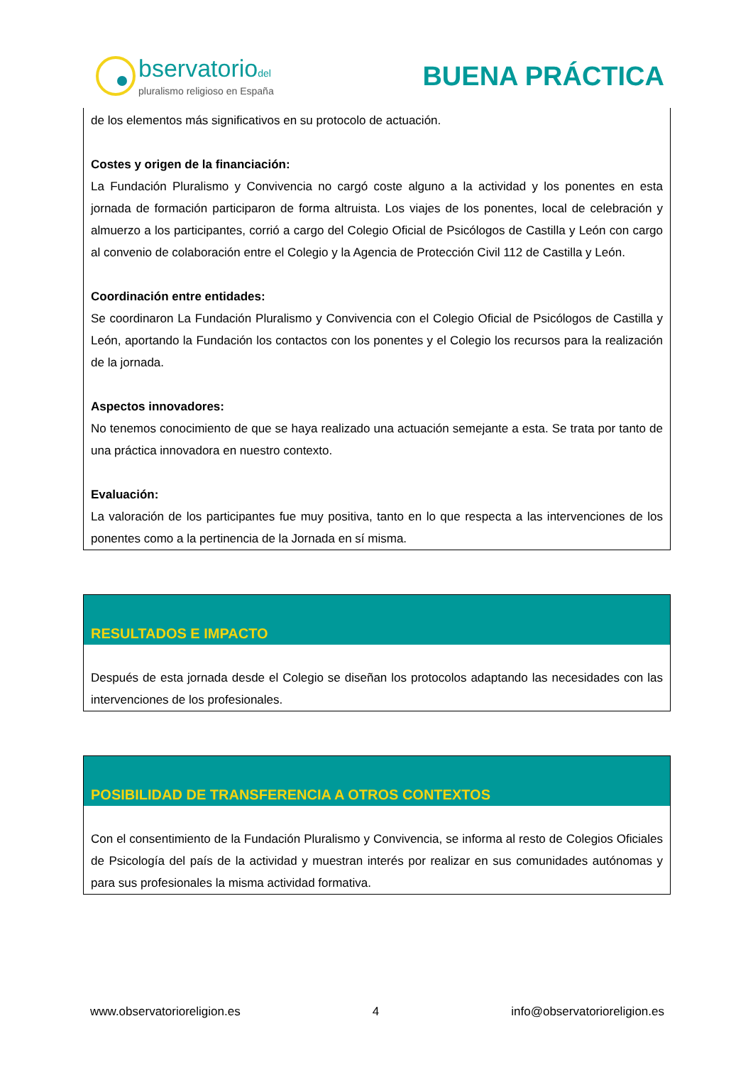bservatoriodel
pluralismo religioso en España
BUENA PRÁCTICA
de los elementos más significativos en su protocolo de actuación.
Costes y origen de la financiación:
La Fundación Pluralismo y Convivencia no cargó coste alguno a la actividad y los ponentes en esta jornada de formación participaron de forma altruista. Los viajes de los ponentes, local de celebración y almuerzo a los participantes, corrió a cargo del Colegio Oficial de Psicólogos de Castilla y León con cargo al convenio de colaboración entre el Colegio y la Agencia de Protección Civil 112 de Castilla y León.
Coordinación entre entidades:
Se coordinaron La Fundación Pluralismo y Convivencia con el Colegio Oficial de Psicólogos de Castilla y León, aportando la Fundación los contactos con los ponentes y el Colegio los recursos para la realización de la jornada.
Aspectos innovadores:
No tenemos conocimiento de que se haya realizado una actuación semejante a esta. Se trata por tanto de una práctica innovadora en nuestro contexto.
Evaluación:
La valoración de los participantes fue muy positiva, tanto en lo que respecta a las intervenciones de los ponentes como a la pertinencia de la Jornada en sí misma.
RESULTADOS E IMPACTO
Después de esta jornada desde el Colegio se diseñan los protocolos adaptando las necesidades con las intervenciones de los profesionales.
POSIBILIDAD DE TRANSFERENCIA A OTROS CONTEXTOS
Con el consentimiento de la Fundación Pluralismo y Convivencia, se informa al resto de Colegios Oficiales de Psicología del país de la actividad y muestran interés por realizar en sus comunidades autónomas y para sus profesionales la misma actividad formativa.
www.observatorioreligion.es 4 info@observatorioreligion.es